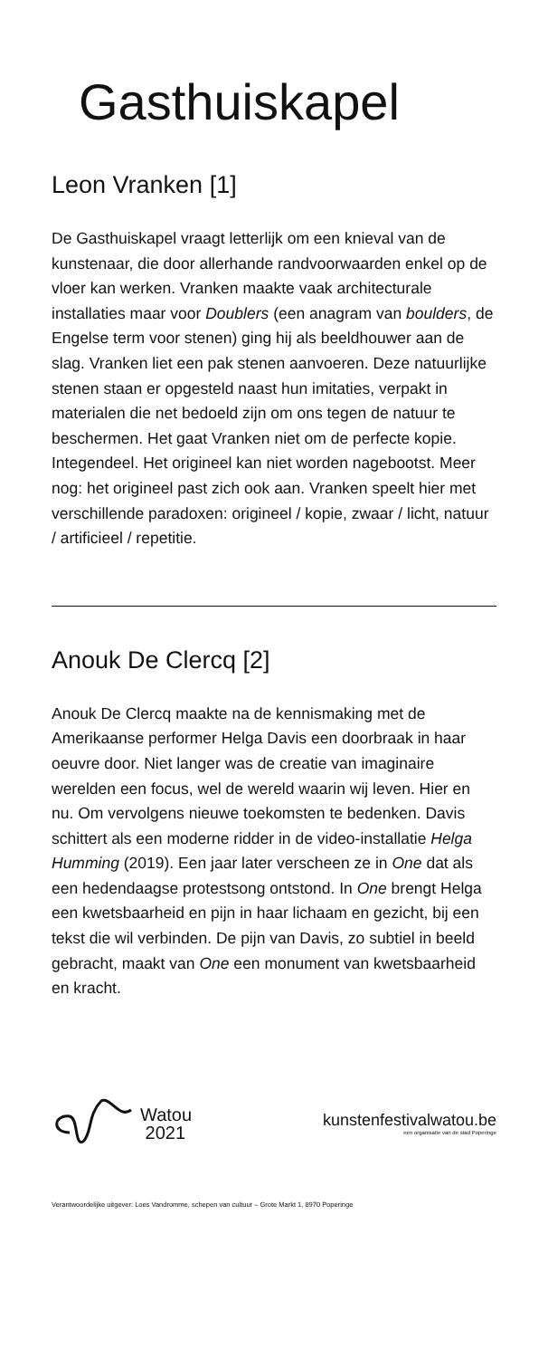Gasthuiskapel
Leon Vranken [1]
De Gasthuiskapel vraagt letterlijk om een knieval van de kunstenaar, die door allerhande randvoorwaarden enkel op de vloer kan werken. Vranken maakte vaak architecturale installaties maar voor Doublers (een anagram van boulders, de Engelse term voor stenen) ging hij als beeldhouwer aan de slag. Vranken liet een pak stenen aanvoeren. Deze natuurlijke stenen staan er opgesteld naast hun imitaties, verpakt in materialen die net bedoeld zijn om ons tegen de natuur te beschermen. Het gaat Vranken niet om de perfecte kopie. Integendeel. Het origineel kan niet worden nagebootst. Meer nog: het origineel past zich ook aan. Vranken speelt hier met verschillende paradoxen: origineel / kopie, zwaar / licht, natuur / artificieel / repetitie.
Anouk De Clercq [2]
Anouk De Clercq maakte na de kennismaking met de Amerikaanse performer Helga Davis een doorbraak in haar oeuvre door. Niet langer was de creatie van imaginaire werelden een focus, wel de wereld waarin wij leven. Hier en nu. Om vervolgens nieuwe toekomsten te bedenken. Davis schittert als een moderne ridder in de video-installatie Helga Humming (2019). Een jaar later verscheen ze in One dat als een hedendaagse protestsong ontstond. In One brengt Helga een kwetsbaarheid en pijn in haar lichaam en gezicht, bij een tekst die wil verbinden. De pijn van Davis, zo subtiel in beeld gebracht, maakt van One een monument van kwetsbaarheid en kracht.
Watou
2021
kunstenfestivalwatou.be
een organisatie van de stad Poperinge
Verantwoordelijke uitgever: Loes Vandromme, schepen van cultuur – Grote Markt 1, 8970 Poperinge